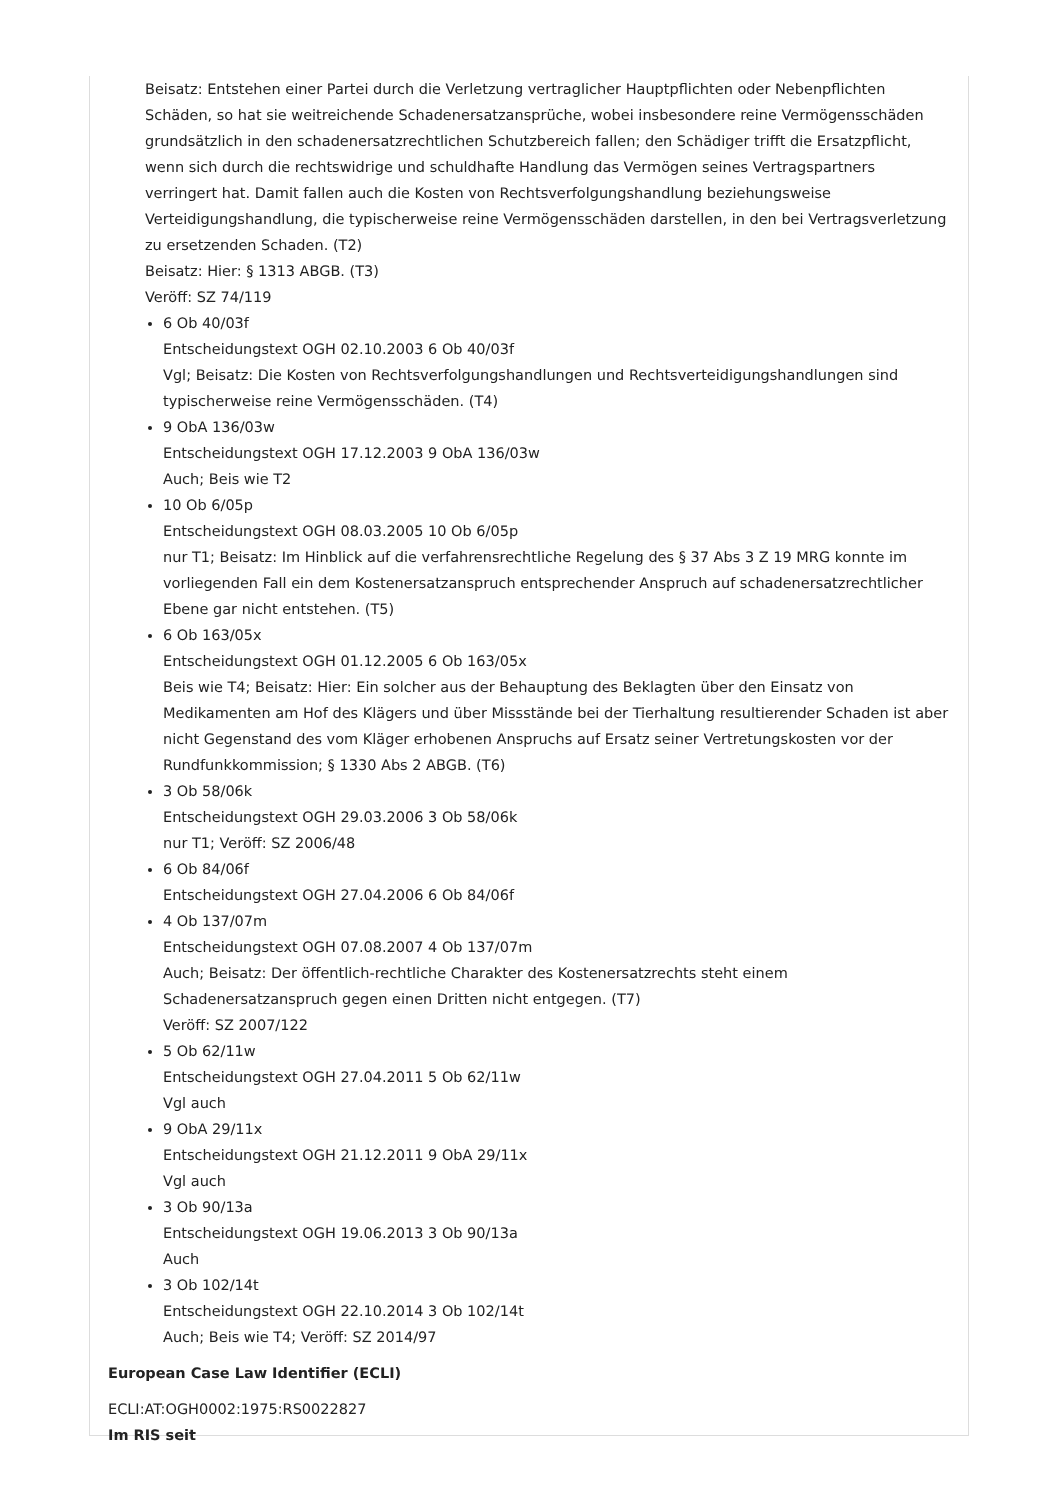Beisatz: Entstehen einer Partei durch die Verletzung vertraglicher Hauptpflichten oder Nebenpflichten Schäden, so hat sie weitreichende Schadenersatzansprüche, wobei insbesondere reine Vermögensschäden grundsätzlich in den schadenersatzrechtlichen Schutzbereich fallen; den Schädiger trifft die Ersatzpflicht, wenn sich durch die rechtswidrige und schuldhafte Handlung das Vermögen seines Vertragspartners verringert hat. Damit fallen auch die Kosten von Rechtsverfolgungshandlung beziehungsweise Verteidigungshandlung, die typischerweise reine Vermögensschäden darstellen, in den bei Vertragsverletzung zu ersetzenden Schaden. (T2)
Beisatz: Hier: § 1313 ABGB. (T3)
Veröff: SZ 74/119
6 Ob 40/03f
Entscheidungstext OGH 02.10.2003 6 Ob 40/03f
Vgl; Beisatz: Die Kosten von Rechtsverfolgungshandlungen und Rechtsverteidigungshandlungen sind typischerweise reine Vermögensschäden. (T4)
9 ObA 136/03w
Entscheidungstext OGH 17.12.2003 9 ObA 136/03w
Auch; Beis wie T2
10 Ob 6/05p
Entscheidungstext OGH 08.03.2005 10 Ob 6/05p
nur T1; Beisatz: Im Hinblick auf die verfahrensrechtliche Regelung des § 37 Abs 3 Z 19 MRG konnte im vorliegenden Fall ein dem Kostenersatzanspruch entsprechender Anspruch auf schadenersatzrechtlicher Ebene gar nicht entstehen. (T5)
6 Ob 163/05x
Entscheidungstext OGH 01.12.2005 6 Ob 163/05x
Beis wie T4; Beisatz: Hier: Ein solcher aus der Behauptung des Beklagten über den Einsatz von Medikamenten am Hof des Klägers und über Missstände bei der Tierhaltung resultierender Schaden ist aber nicht Gegenstand des vom Kläger erhobenen Anspruchs auf Ersatz seiner Vertretungskosten vor der Rundfunkkommission; § 1330 Abs 2 ABGB. (T6)
3 Ob 58/06k
Entscheidungstext OGH 29.03.2006 3 Ob 58/06k
nur T1; Veröff: SZ 2006/48
6 Ob 84/06f
Entscheidungstext OGH 27.04.2006 6 Ob 84/06f
4 Ob 137/07m
Entscheidungstext OGH 07.08.2007 4 Ob 137/07m
Auch; Beisatz: Der öffentlich-rechtliche Charakter des Kostenersatzrechts steht einem Schadenersatzanspruch gegen einen Dritten nicht entgegen. (T7)
Veröff: SZ 2007/122
5 Ob 62/11w
Entscheidungstext OGH 27.04.2011 5 Ob 62/11w
Vgl auch
9 ObA 29/11x
Entscheidungstext OGH 21.12.2011 9 ObA 29/11x
Vgl auch
3 Ob 90/13a
Entscheidungstext OGH 19.06.2013 3 Ob 90/13a
Auch
3 Ob 102/14t
Entscheidungstext OGH 22.10.2014 3 Ob 102/14t
Auch; Beis wie T4; Veröff: SZ 2014/97
European Case Law Identifier (ECLI)
ECLI:AT:OGH0002:1975:RS0022827
Im RIS seit